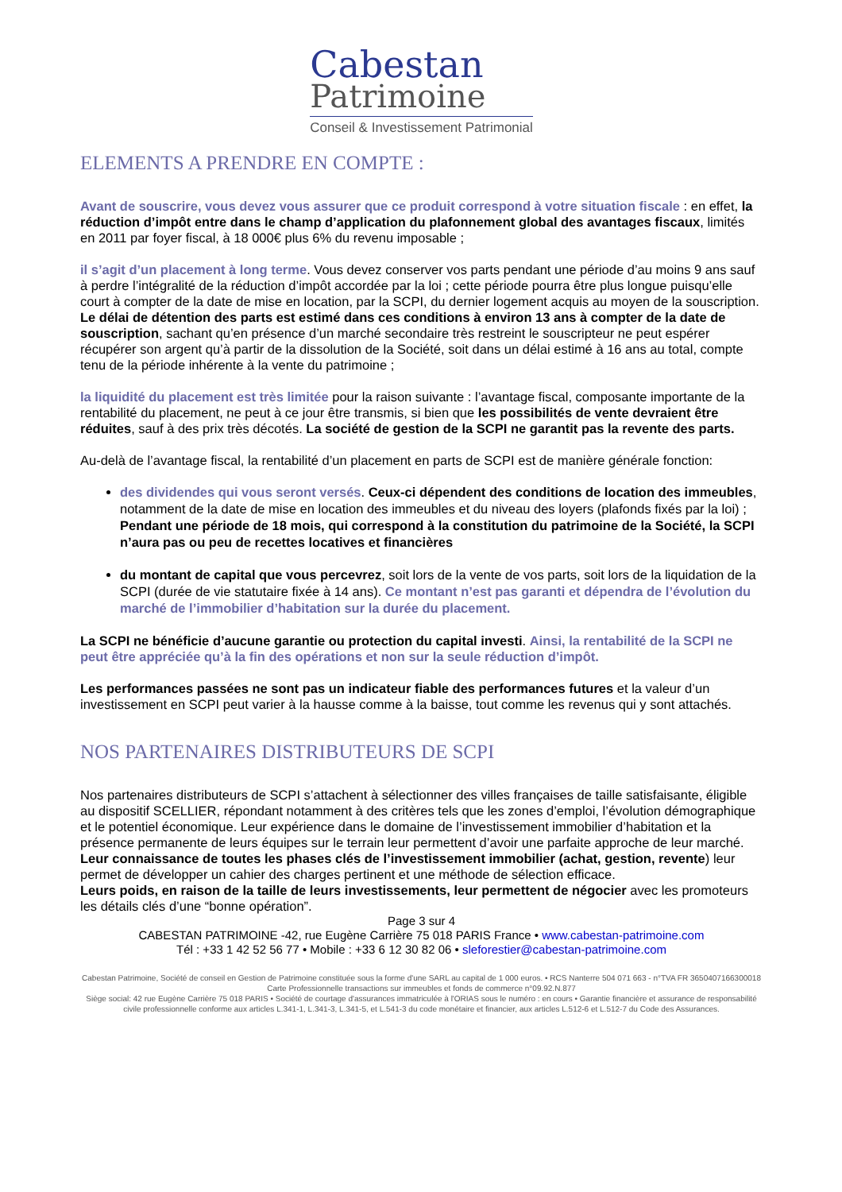Cabestan
Patrimoine
Conseil & Investissement Patrimonial
ELEMENTS A PRENDRE EN COMPTE :
Avant de souscrire, vous devez vous assurer que ce produit correspond à votre situation fiscale : en effet, la réduction d’impôt entre dans le champ d’application du plafonnement global des avantages fiscaux, limités en 2011 par foyer fiscal, à 18 000€ plus 6% du revenu imposable ;
il s’agit d’un placement à long terme. Vous devez conserver vos parts pendant une période d’au moins 9 ans sauf à perdre l’intégralité de la réduction d’impôt accordée par la loi ; cette période pourra être plus longue puisqu’elle court à compter de la date de mise en location, par la SCPI, du dernier logement acquis au moyen de la souscription. Le délai de détention des parts est estimé dans ces conditions à environ 13 ans à compter de la date de souscription, sachant qu’en présence d’un marché secondaire très restreint le souscripteur ne peut espérer récupérer son argent qu’à partir de la dissolution de la Société, soit dans un délai estimé à 16 ans au total, compte tenu de la période inhérente à la vente du patrimoine ;
la liquidité du placement est très limitée pour la raison suivante : l’avantage fiscal, composante importante de la rentabilité du placement, ne peut à ce jour être transmis, si bien que les possibilités de vente devraient être réduites, sauf à des prix très décotés. La société de gestion de la SCPI ne garantit pas la revente des parts.
Au-delà de l’avantage fiscal, la rentabilité d’un placement en parts de SCPI est de manière générale fonction:
des dividendes qui vous seront versés. Ceux-ci dépendent des conditions de location des immeubles, notamment de la date de mise en location des immeubles et du niveau des loyers (plafonds fixés par la loi) ; Pendant une période de 18 mois, qui correspond à la constitution du patrimoine de la Société, la SCPI n’aura pas ou peu de recettes locatives et financières
du montant de capital que vous percevrez, soit lors de la vente de vos parts, soit lors de la liquidation de la SCPI (durée de vie statutaire fixée à 14 ans). Ce montant n’est pas garanti et dépendra de l’évolution du marché de l’immobilier d’habitation sur la durée du placement.
La SCPI ne bénéficie d’aucune garantie ou protection du capital investi. Ainsi, la rentabilité de la SCPI ne peut être appréciée qu’à la fin des opérations et non sur la seule réduction d’impôt.
Les performances passées ne sont pas un indicateur fiable des performances futures et la valeur d’un investissement en SCPI peut varier à la hausse comme à la baisse, tout comme les revenus qui y sont attachés.
NOS PARTENAIRES DISTRIBUTEURS DE SCPI
Nos partenaires distributeurs de SCPI s’attachent à sélectionner des villes françaises de taille satisfaisante, éligible au dispositif SCELLIER, répondant notamment à des critères tels que les zones d’emploi, l’évolution démographique et le potentiel économique. Leur expérience dans le domaine de l’investissement immobilier d’habitation et la présence permanente de leurs équipes sur le terrain leur permettent d’avoir une parfaite approche de leur marché.
Leur connaissance de toutes les phases clés de l’investissement immobilier (achat, gestion, revente) leur permet de développer un cahier des charges pertinent et une méthode de sélection efficace.
Leurs poids, en raison de la taille de leurs investissements, leur permettent de négocier avec les promoteurs les détails clés d’une “bonne opération”.
Page 3 sur 4
CABESTAN PATRIMOINE -42, rue Eugène Carrière 75 018 PARIS France • www.cabestan-patrimoine.com
Tél : +33 1 42 52 56 77 • Mobile : +33 6 12 30 82 06 • sleforestier@cabestan-patrimoine.com
Cabestan Patrimoine, Société de conseil en Gestion de Patrimoine constituée sous la forme d'une SARL au capital de 1 000 euros. • RCS Nanterre 504 071 663 - n°TVA FR 3650407166300018
Carte Professionnelle transactions sur immeubles et fonds de commerce n°09.92.N.877
Siège social: 42 rue Eugène Carrière 75 018 PARIS • Société de courtage d'assurances immatriculée à l'ORIAS sous le numéro : en cours • Garantie financière et assurance de responsabilité civile professionnelle conforme aux articles L.341-1, L.341-3, L.341-5, et L.541-3 du code monétaire et financier, aux articles L.512-6 et L.512-7 du Code des Assurances.